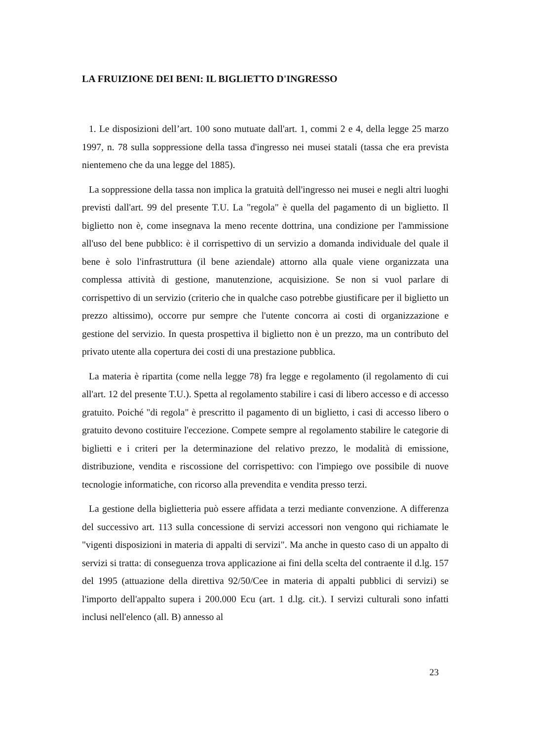LA FRUIZIONE DEI BENI: IL BIGLIETTO D'INGRESSO
1. Le disposizioni dell’art. 100 sono mutuate dall'art. 1, commi 2 e 4, della legge 25 marzo 1997, n. 78 sulla soppressione della tassa d'ingresso nei musei statali (tassa che era prevista nientemeno che da una legge del 1885).
La soppressione della tassa non implica la gratuità dell'ingresso nei musei e negli altri luoghi previsti dall'art. 99 del presente T.U. La "regola" è quella del pagamento di un biglietto. Il biglietto non è, come insegnava la meno recente dottrina, una condizione per l'ammissione all'uso del bene pubblico: è il corrispettivo di un servizio a domanda individuale del quale il bene è solo l'infrastruttura (il bene aziendale) attorno alla quale viene organizzata una complessa attività di gestione, manutenzione, acquisizione. Se non si vuol parlare di corrispettivo di un servizio (criterio che in qualche caso potrebbe giustificare per il biglietto un prezzo altissimo), occorre pur sempre che l'utente concorra ai costi di organizzazione e gestione del servizio. In questa prospettiva il biglietto non è un prezzo, ma un contributo del privato utente alla copertura dei costi di una prestazione pubblica.
La materia è ripartita (come nella legge 78) fra legge e regolamento (il regolamento di cui all'art. 12 del presente T.U.). Spetta al regolamento stabilire i casi di libero accesso e di accesso gratuito. Poiché "di regola" è prescritto il pagamento di un biglietto, i casi di accesso libero o gratuito devono costituire l'eccezione. Compete sempre al regolamento stabilire le categorie di biglietti e i criteri per la determinazione del relativo prezzo, le modalità di emissione, distribuzione, vendita e riscossione del corrispettivo: con l'impiego ove possibile di nuove tecnologie informatiche, con ricorso alla prevendita e vendita presso terzi.
La gestione della biglietteria può essere affidata a terzi mediante convenzione. A differenza del successivo art. 113 sulla concessione di servizi accessori non vengono qui richiamate le "vigenti disposizioni in materia di appalti di servizi". Ma anche in questo caso di un appalto di servizi si tratta: di conseguenza trova applicazione ai fini della scelta del contraente il d.lg. 157 del 1995 (attuazione della direttiva 92/50/Cee in materia di appalti pubblici di servizi) se l'importo dell'appalto supera i 200.000 Ecu (art. 1 d.lg. cit.). I servizi culturali sono infatti inclusi nell'elenco (all. B) annesso al
23